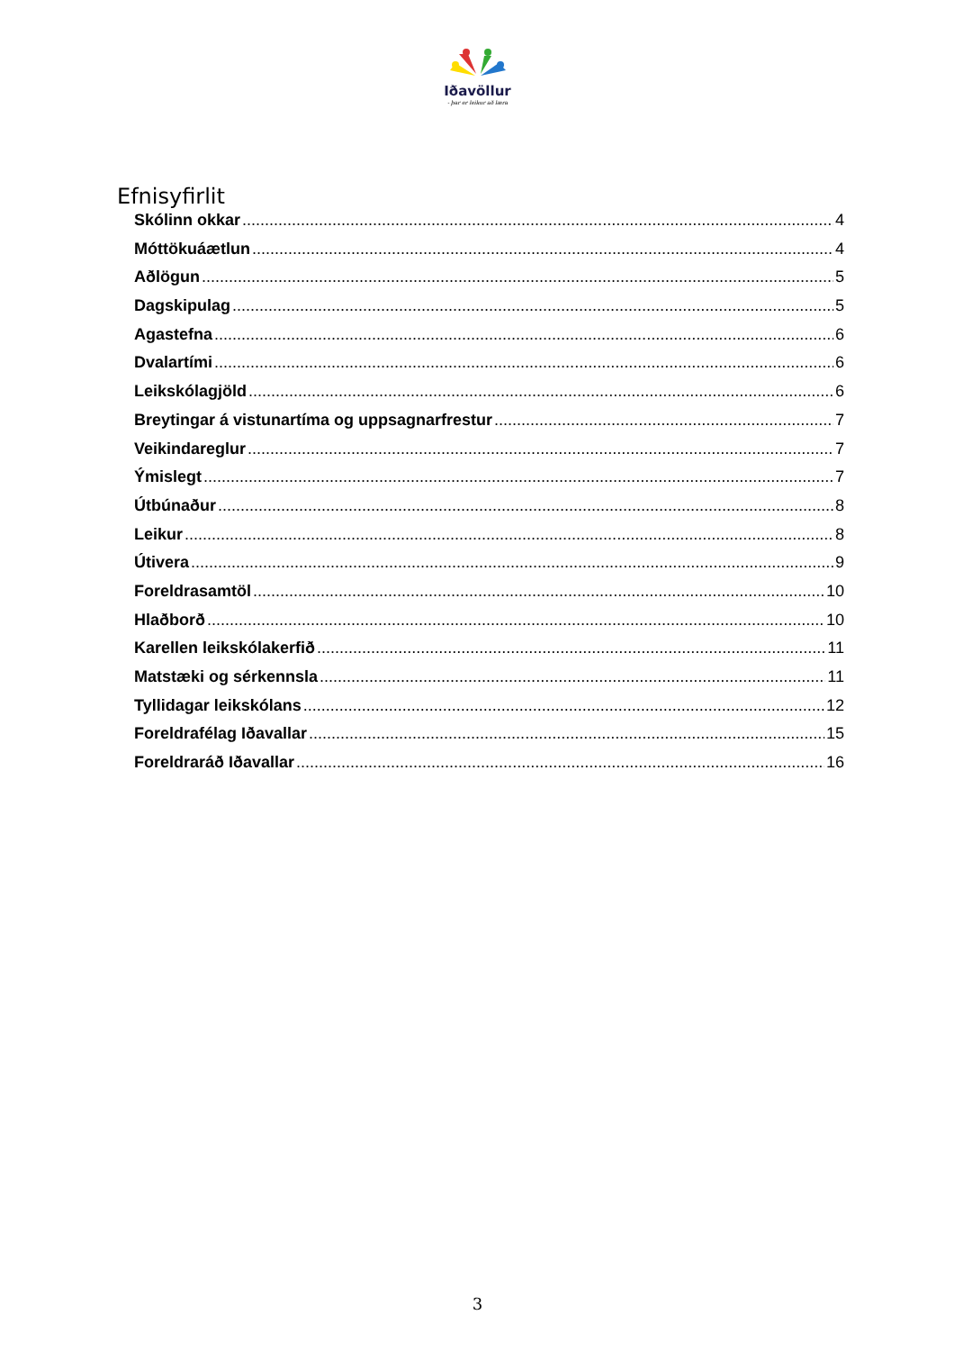Iðavöllur
- þar er leikur að læra
Efnisyfirlit
Skólinn okkar 4
Móttökuáætlun 4
Aðlögun 5
Dagskipulag 5
Agastefna 6
Dvalartími 6
Leikskólagjöld 6
Breytingar á vistunartíma og uppsagnarfrestur 7
Veikindareglur 7
Ýmislegt 7
Útbúnaður 8
Leikur 8
Útivera 9
Foreldrasamtöl 10
Hlaðborð 10
Karellen leikskólakerfið 11
Matstæki og sérkennsla 11
Tyllidagar leikskólans 12
Foreldrafélag Iðavallar 15
Foreldraráð Iðavallar 16
3